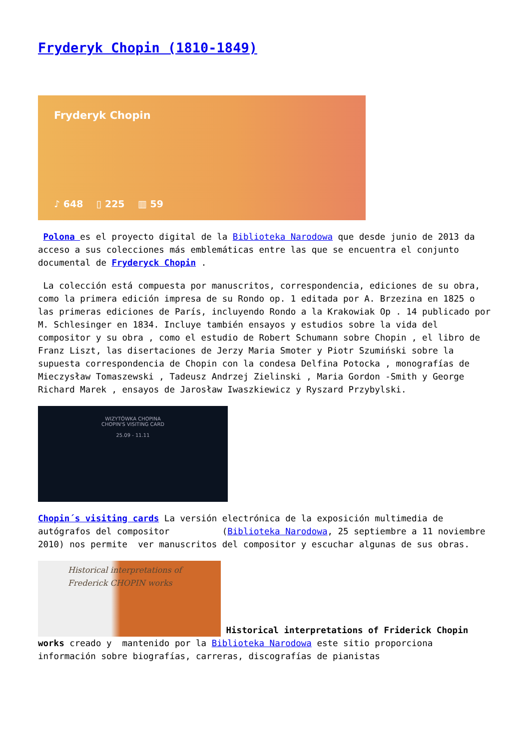Fryderyk Chopin (1810-1849)
Fryderyk Chopin
♪ 648 ▯ 225 ▥ 59
Polona es el proyecto digital de la Biblioteka Narodowa que desde junio de 2013 da acceso a sus colecciones más emblemáticas entre las que se encuentra el conjunto documental de Fryderyck Chopin .
La colección está compuesta por manuscritos, correspondencia, ediciones de su obra, como la primera edición impresa de su Rondo op. 1 editada por A. Brzezina en 1825 o las primeras ediciones de París, incluyendo Rondo a la Krakowiak Op . 14 publicado por M. Schlesinger en 1834. Incluye también ensayos y estudios sobre la vida del compositor y su obra , como el estudio de Robert Schumann sobre Chopin , el libro de Franz Liszt, las disertaciones de Jerzy Maria Smoter y Piotr Szumiński sobre la supuesta correspondencia de Chopin con la condesa Delfina Potocka , monografías de Mieczysław Tomaszewski , Tadeusz Andrzej Zielinski , Maria Gordon -Smith y George Richard Marek , ensayos de Jarosław Iwaszkiewicz y Ryszard Przybylski.
WIZYTÓWKA CHOPINA
CHOPIN'S VISITING CARD
25.09 - 11.11
Chopin´s visiting cards La versión electrónica de la exposición multimedia de autógrafos del compositor (Biblioteka Narodowa, 25 septiembre a 11 noviembre 2010) nos permite ver manuscritos del compositor y escuchar algunas de sus obras.
Historical interpretations of
Frederick CHOPIN works Historical interpretations of Friderick Chopin works creado y mantenido por la Biblioteka Narodowa este sitio proporciona información sobre biografías, carreras, discografías de pianistas